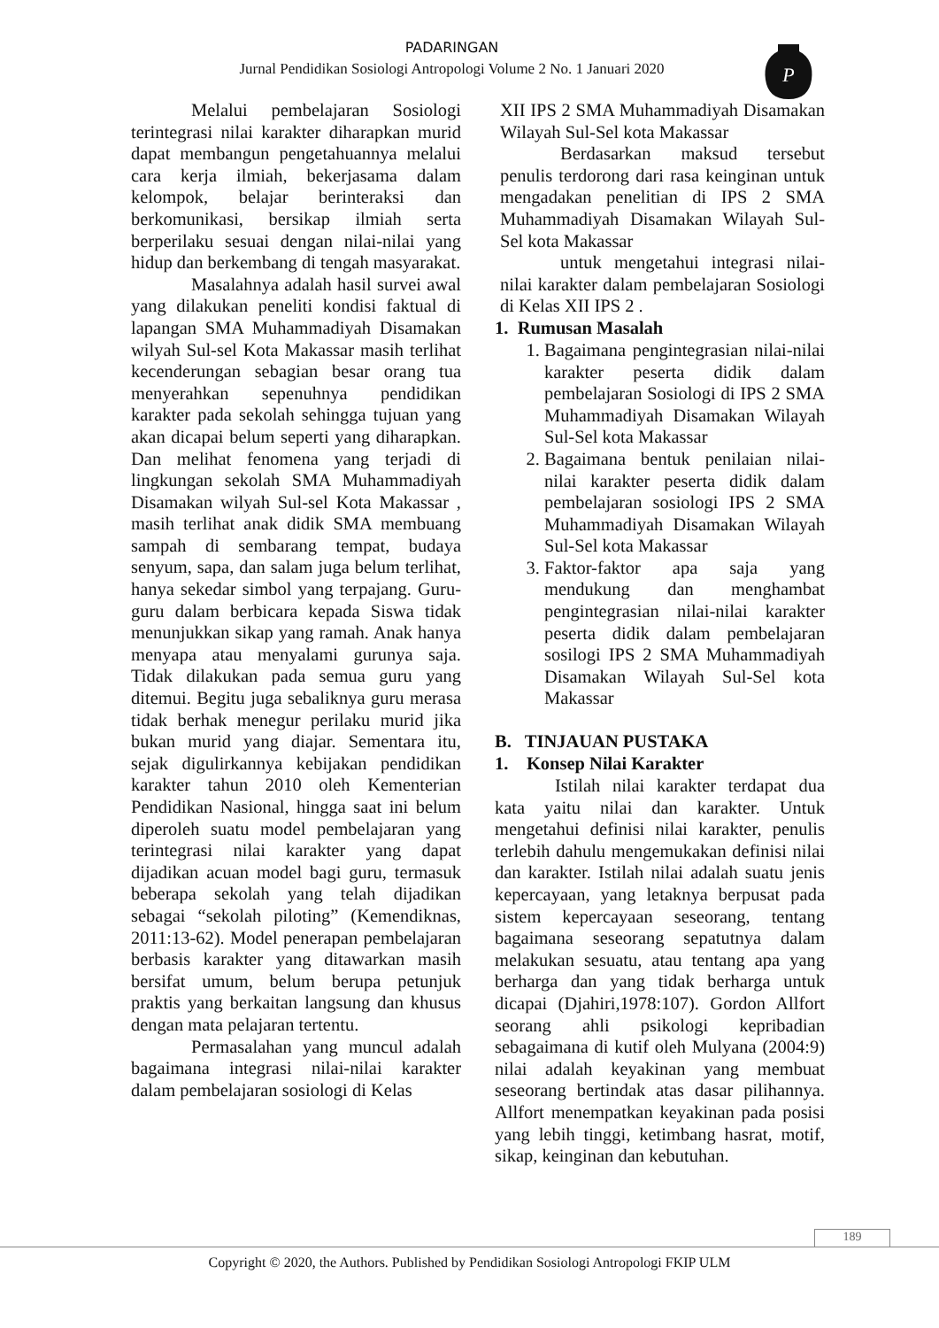PADARINGAN
Jurnal Pendidikan Sosiologi Antropologi Volume 2 No. 1 Januari 2020
P
Melalui pembelajaran Sosiologi terintegrasi nilai karakter diharapkan murid dapat membangun pengetahuannya melalui cara kerja ilmiah, bekerjasama dalam kelompok, belajar berinteraksi dan berkomunikasi, bersikap ilmiah serta berperilaku sesuai dengan nilai-nilai yang hidup dan berkembang di tengah masyarakat.
Masalahnya adalah hasil survei awal yang dilakukan peneliti kondisi faktual di lapangan SMA Muhammadiyah Disamakan wilyah Sul-sel Kota Makassar masih terlihat kecenderungan sebagian besar orang tua menyerahkan sepenuhnya pendidikan karakter pada sekolah sehingga tujuan yang akan dicapai belum seperti yang diharapkan. Dan melihat fenomena yang terjadi di lingkungan sekolah SMA Muhammadiyah Disamakan wilyah Sul-sel Kota Makassar , masih terlihat anak didik SMA membuang sampah di sembarang tempat, budaya senyum, sapa, dan salam juga belum terlihat, hanya sekedar simbol yang terpajang. Guru-guru dalam berbicara kepada Siswa tidak menunjukkan sikap yang ramah. Anak hanya menyapa atau menyalami gurunya saja. Tidak dilakukan pada semua guru yang ditemui. Begitu juga sebaliknya guru merasa tidak berhak menegur perilaku murid jika bukan murid yang diajar. Sementara itu, sejak digulirkannya kebijakan pendidikan karakter tahun 2010 oleh Kementerian Pendidikan Nasional, hingga saat ini belum diperoleh suatu model pembelajaran yang terintegrasi nilai karakter yang dapat dijadikan acuan model bagi guru, termasuk beberapa sekolah yang telah dijadikan sebagai “sekolah piloting” (Kemendiknas, 2011:13-62). Model penerapan pembelajaran berbasis karakter yang ditawarkan masih bersifat umum, belum berupa petunjuk praktis yang berkaitan langsung dan khusus dengan mata pelajaran tertentu.
Permasalahan yang muncul adalah bagaimana integrasi nilai-nilai karakter dalam pembelajaran sosiologi di Kelas
XII IPS 2 SMA Muhammadiyah Disamakan Wilayah Sul-Sel kota Makassar
Berdasarkan maksud tersebut penulis terdorong dari rasa keinginan untuk mengadakan penelitian di IPS 2 SMA Muhammadiyah Disamakan Wilayah Sul-Sel kota Makassar
untuk mengetahui integrasi nilai-nilai karakter dalam pembelajaran Sosiologi di Kelas XII IPS 2 .
1. Rumusan Masalah
1. Bagaimana pengintegrasian nilai-nilai karakter peserta didik dalam pembelajaran Sosiologi di IPS 2 SMA Muhammadiyah Disamakan Wilayah Sul-Sel kota Makassar
2. Bagaimana bentuk penilaian nilai-nilai karakter peserta didik dalam pembelajaran sosiologi IPS 2 SMA Muhammadiyah Disamakan Wilayah Sul-Sel kota Makassar
3. Faktor-faktor apa saja yang mendukung dan menghambat pengintegrasian nilai-nilai karakter peserta didik dalam pembelajaran sosilogi IPS 2 SMA Muhammadiyah Disamakan Wilayah Sul-Sel kota Makassar
B. TINJAUAN PUSTAKA
1. Konsep Nilai Karakter
Istilah nilai karakter terdapat dua kata yaitu nilai dan karakter. Untuk mengetahui definisi nilai karakter, penulis terlebih dahulu mengemukakan definisi nilai dan karakter. Istilah nilai adalah suatu jenis kepercayaan, yang letaknya berpusat pada sistem kepercayaan seseorang, tentang bagaimana seseorang sepatutnya dalam melakukan sesuatu, atau tentang apa yang berharga dan yang tidak berharga untuk dicapai (Djahiri,1978:107). Gordon Allfort seorang ahli psikologi kepribadian sebagaimana di kutif oleh Mulyana (2004:9) nilai adalah keyakinan yang membuat seseorang bertindak atas dasar pilihannya. Allfort menempatkan keyakinan pada posisi yang lebih tinggi, ketimbang hasrat, motif, sikap, keinginan dan kebutuhan.
189
Copyright © 2020, the Authors. Published by Pendidikan Sosiologi Antropologi FKIP ULM